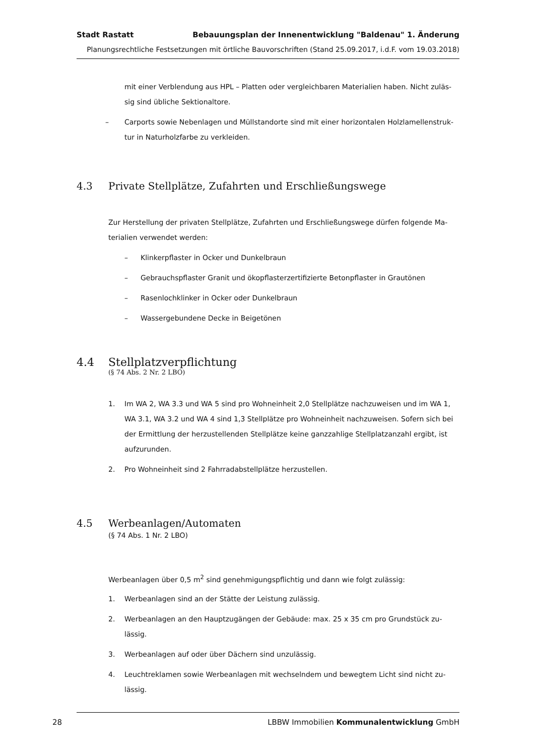Stadt Rastatt Bebauungsplan der Innenentwicklung "Baldenau" 1. Änderung
Planungsrechtliche Festsetzungen mit örtliche Bauvorschriften (Stand 25.09.2017, i.d.F. vom 19.03.2018)
mit einer Verblendung aus HPL – Platten oder vergleichbaren Materialien haben. Nicht zuläs-sig sind übliche Sektionaltore.
– Carports sowie Nebenlagen und Müllstandorte sind mit einer horizontalen Holzlamellenstruk-tur in Naturholzfarbe zu verkleiden.
4.3 Private Stellplätze, Zufahrten und Erschließungswege
Zur Herstellung der privaten Stellplätze, Zufahrten und Erschließungswege dürfen folgende Ma-terialien verwendet werden:
– Klinkerpflaster in Ocker und Dunkelbraun
– Gebrauchspflaster Granit und ökopflasterzertifizierte Betonpflaster in Grautönen
– Rasenlochklinker in Ocker oder Dunkelbraun
– Wassergebundene Decke in Beigetönen
4.4 Stellplatzverpflichtung
(§ 74 Abs. 2 Nr. 2 LBO)
1. Im WA 2, WA 3.3 und WA 5 sind pro Wohneinheit 2,0 Stellplätze nachzuweisen und im WA 1, WA 3.1, WA 3.2 und WA 4 sind 1,3 Stellplätze pro Wohneinheit nachzuweisen. Sofern sich bei der Ermittlung der herzustellenden Stellplätze keine ganzzahlige Stellplatzanzahl ergibt, ist aufzurunden.
2. Pro Wohneinheit sind 2 Fahrradabstellplätze herzustellen.
4.5 Werbeanlagen/Automaten
(§ 74 Abs. 1 Nr. 2 LBO)
Werbeanlagen über 0,5 m<sup>2</sup> sind genehmigungspflichtig und dann wie folgt zulässig:
1. Werbeanlagen sind an der Stätte der Leistung zulässig.
2. Werbeanlagen an den Hauptzugängen der Gebäude: max. 25 x 35 cm pro Grundstück zu-lässig.
3. Werbeanlagen auf oder über Dächern sind unzulässig.
4. Leuchtreklamen sowie Werbeanlagen mit wechselndem und bewegtem Licht sind nicht zu-lässig.
28 LBBW Immobilien Kommunalentwicklung GmbH